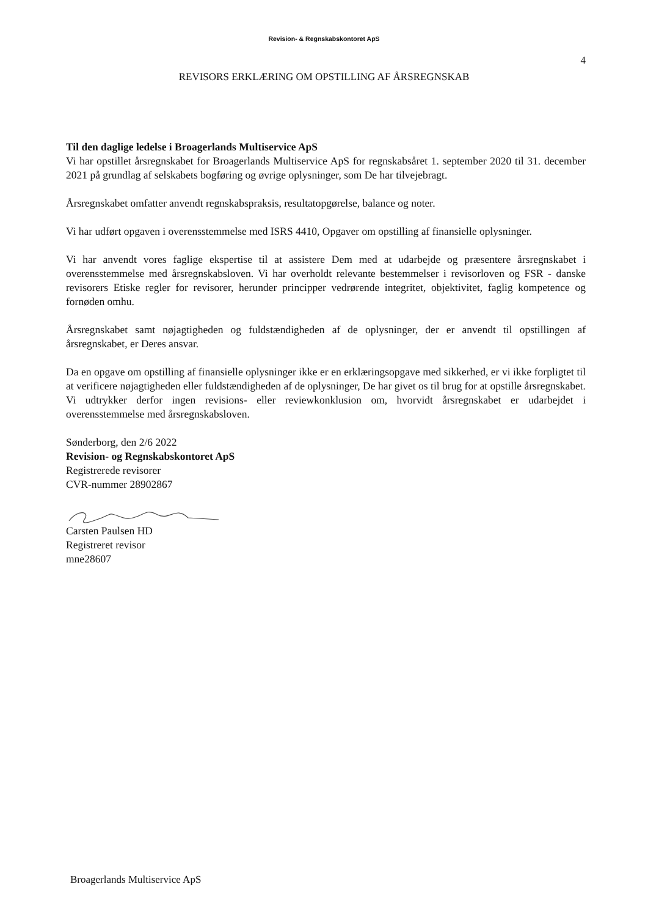Revision- & Regnskabskontoret ApS
4
REVISORS ERKLÆRING OM OPSTILLING AF ÅRSREGNSKAB
Til den daglige ledelse i Broagerlands Multiservice ApS
Vi har opstillet årsregnskabet for Broagerlands Multiservice ApS for regnskabsåret 1. september 2020 til 31. december 2021 på grundlag af selskabets bogføring og øvrige oplysninger, som De har tilvejebragt.
Årsregnskabet omfatter anvendt regnskabspraksis, resultatopgørelse, balance og noter.
Vi har udført opgaven i overensstemmelse med ISRS 4410, Opgaver om opstilling af finansielle oplysninger.
Vi har anvendt vores faglige ekspertise til at assistere Dem med at udarbejde og præsentere årsregnskabet i overensstemmelse med årsregnskabsloven. Vi har overholdt relevante bestemmelser i revisorloven og FSR - danske revisorers Etiske regler for revisorer, herunder principper vedrørende integritet, objektivitet, faglig kompetence og fornøden omhu.
Årsregnskabet samt nøjagtigheden og fuldstændigheden af de oplysninger, der er anvendt til opstillingen af årsregnskabet, er Deres ansvar.
Da en opgave om opstilling af finansielle oplysninger ikke er en erklæringsopgave med sikkerhed, er vi ikke forpligtet til at verificere nøjagtigheden eller fuldstændigheden af de oplysninger, De har givet os til brug for at opstille årsregnskabet. Vi udtrykker derfor ingen revisions- eller reviewkonklusion om, hvorvidt årsregnskabet er udarbejdet i overensstemmelse med årsregnskabsloven.
Sønderborg, den 2/6 2022
Revision- og Regnskabskontoret ApS
Registrerede revisorer
CVR-nummer 28902867
Carsten Paulsen HD
Registreret revisor
mne28607
Broagerlands Multiservice ApS